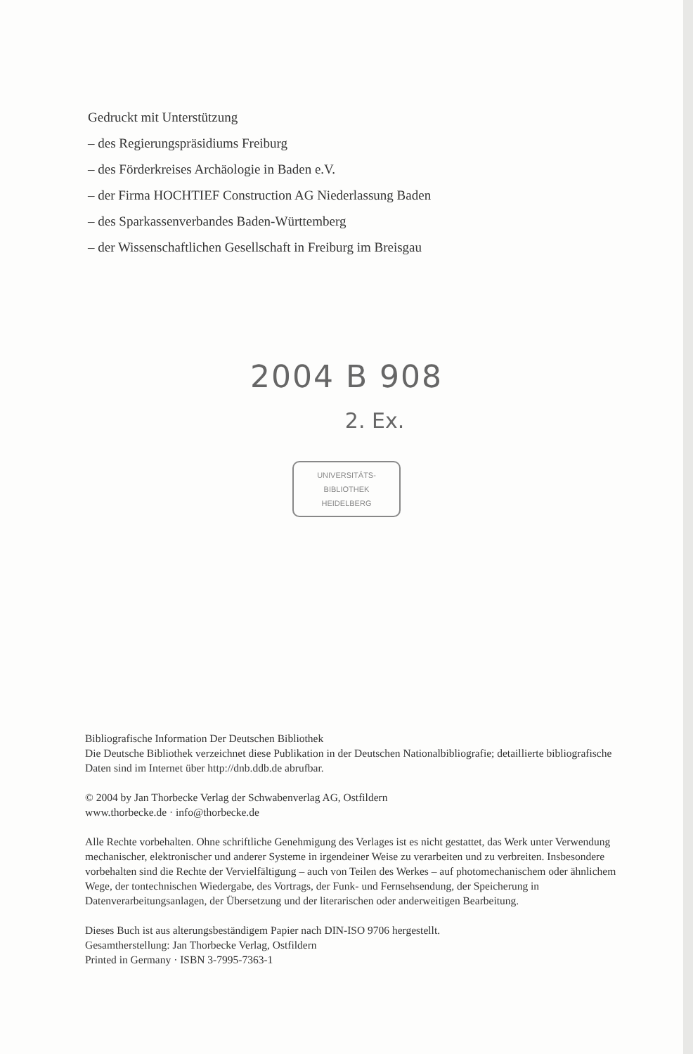Gedruckt mit Unterstützung
– des Regierungspräsidiums Freiburg
– des Förderkreises Archäologie in Baden e.V.
– der Firma HOCHTIEF Construction AG Niederlassung Baden
– des Sparkassenverbandes Baden-Württemberg
– der Wissenschaftlichen Gesellschaft in Freiburg im Breisgau
2004 B 908
2. Ex.
UNIVERSITÄTS-
BIBLIOTHEK
HEIDELBERG
Bibliografische Information Der Deutschen Bibliothek
Die Deutsche Bibliothek verzeichnet diese Publikation in der Deutschen Nationalbibliografie; detaillierte bibliografische Daten sind im Internet über http://dnb.ddb.de abrufbar.
© 2004 by Jan Thorbecke Verlag der Schwabenverlag AG, Ostfildern
www.thorbecke.de · info@thorbecke.de
Alle Rechte vorbehalten. Ohne schriftliche Genehmigung des Verlages ist es nicht gestattet, das Werk unter Verwendung mechanischer, elektronischer und anderer Systeme in irgendeiner Weise zu verarbeiten und zu verbreiten. Insbesondere vorbehalten sind die Rechte der Vervielfältigung – auch von Teilen des Werkes – auf photomechanischem oder ähnlichem Wege, der tontechnischen Wiedergabe, des Vortrags, der Funk- und Fernsehsendung, der Speicherung in Datenverarbeitungsanlagen, der Übersetzung und der literarischen oder anderweitigen Bearbeitung.
Dieses Buch ist aus alterungsbeständigem Papier nach DIN-ISO 9706 hergestellt.
Gesamtherstellung: Jan Thorbecke Verlag, Ostfildern
Printed in Germany · ISBN 3-7995-7363-1